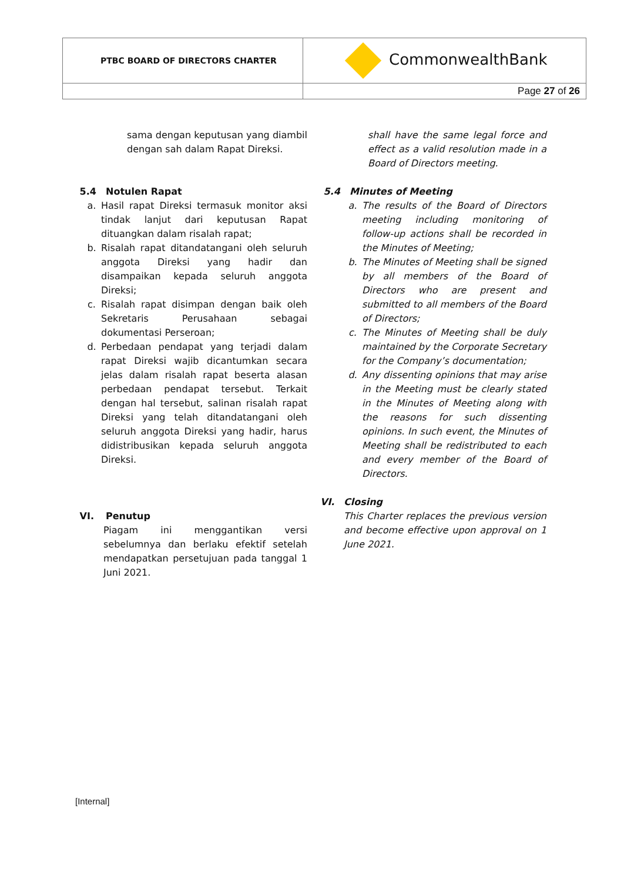| PTBC BOARD OF DIRECTORS CHARTER | CommonwealthBank |
| | Page 27 of 26 |
sama dengan keputusan yang diambil dengan sah dalam Rapat Direksi.
5.4 Notulen Rapat
a. Hasil rapat Direksi termasuk monitor aksi tindak lanjut dari keputusan Rapat dituangkan dalam risalah rapat;
b. Risalah rapat ditandatangani oleh seluruh anggota Direksi yang hadir dan disampaikan kepada seluruh anggota Direksi;
c. Risalah rapat disimpan dengan baik oleh Sekretaris Perusahaan sebagai dokumentasi Perseroan;
d. Perbedaan pendapat yang terjadi dalam rapat Direksi wajib dicantumkan secara jelas dalam risalah rapat beserta alasan perbedaan pendapat tersebut. Terkait dengan hal tersebut, salinan risalah rapat Direksi yang telah ditandatangani oleh seluruh anggota Direksi yang hadir, harus didistribusikan kepada seluruh anggota Direksi.
VI. Penutup
Piagam ini menggantikan versi sebelumnya dan berlaku efektif setelah mendapatkan persetujuan pada tanggal 1 Juni 2021.
shall have the same legal force and effect as a valid resolution made in a Board of Directors meeting.
5.4 Minutes of Meeting
a. The results of the Board of Directors meeting including monitoring of follow-up actions shall be recorded in the Minutes of Meeting;
b. The Minutes of Meeting shall be signed by all members of the Board of Directors who are present and submitted to all members of the Board of Directors;
c. The Minutes of Meeting shall be duly maintained by the Corporate Secretary for the Company’s documentation;
d. Any dissenting opinions that may arise in the Meeting must be clearly stated in the Minutes of Meeting along with the reasons for such dissenting opinions. In such event, the Minutes of Meeting shall be redistributed to each and every member of the Board of Directors.
VI. Closing
This Charter replaces the previous version and become effective upon approval on 1 June 2021.
[Internal]